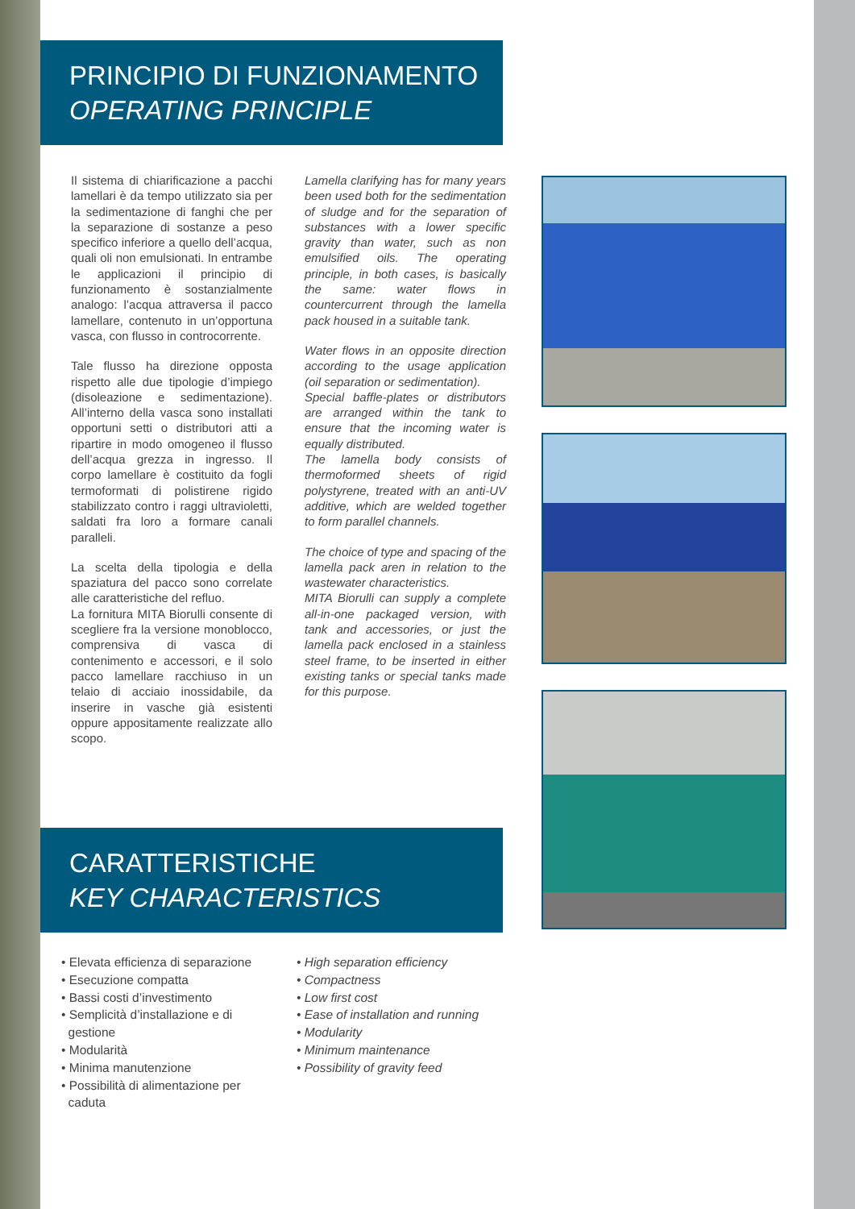PRINCIPIO DI FUNZIONAMENTO
OPERATING PRINCIPLE
Il sistema di chiarificazione a pacchi lamellari è da tempo utilizzato sia per la sedimentazione di fanghi che per la separazione di sostanze a peso specifico inferiore a quello dell’acqua, quali oli non emulsionati. In entrambe le applicazioni il principio di funzionamento è sostanzialmente analogo: l’acqua attraversa il pacco lamellare, contenuto in un’opportuna vasca, con flusso in controcorrente.
Tale flusso ha direzione opposta rispetto alle due tipologie d’impiego (disoleazione e sedimentazione). All’interno della vasca sono installati opportuni setti o distributori atti a ripartire in modo omogeneo il flusso dell’acqua grezza in ingresso. Il corpo lamellare è costituito da fogli termoformati di polistirene rigido stabilizzato contro i raggi ultravioletti, saldati fra loro a formare canali paralleli.
La scelta della tipologia e della spaziatura del pacco sono correlate alle caratteristiche del refluo.
La fornitura MITA Biorulli consente di scegliere fra la versione monoblocco, comprensiva di vasca di contenimento e accessori, e il solo pacco lamellare racchiuso in un telaio di acciaio inossidabile, da inserire in vasche già esistenti oppure appositamente realizzate allo scopo.
Lamella clarifying has for many years been used both for the sedimentation of sludge and for the separation of substances with a lower specific gravity than water, such as non emulsified oils. The operating principle, in both cases, is basically the same: water flows in countercurrent through the lamella pack housed in a suitable tank.
Water flows in an opposite direction according to the usage application (oil separation or sedimentation).
Special baffle-plates or distributors are arranged within the tank to ensure that the incoming water is equally distributed.
The lamella body consists of thermoformed sheets of rigid polystyrene, treated with an anti-UV additive, which are welded together to form parallel channels.
The choice of type and spacing of the lamella pack aren in relation to the wastewater characteristics.
MITA Biorulli can supply a complete all-in-one packaged version, with tank and accessories, or just the lamella pack enclosed in a stainless steel frame, to be inserted in either existing tanks or special tanks made for this purpose.
CARATTERISTICHE
KEY CHARACTERISTICS
• Elevata efficienza di separazione
• Esecuzione compatta
• Bassi costi d’investimento
• Semplicità d’installazione e di
gestione
• Modularità
• Minima manutenzione
• Possibilità di alimentazione per
caduta
• High separation efficiency
• Compactness
• Low first cost
• Ease of installation and running
• Modularity
• Minimum maintenance
• Possibility of gravity feed